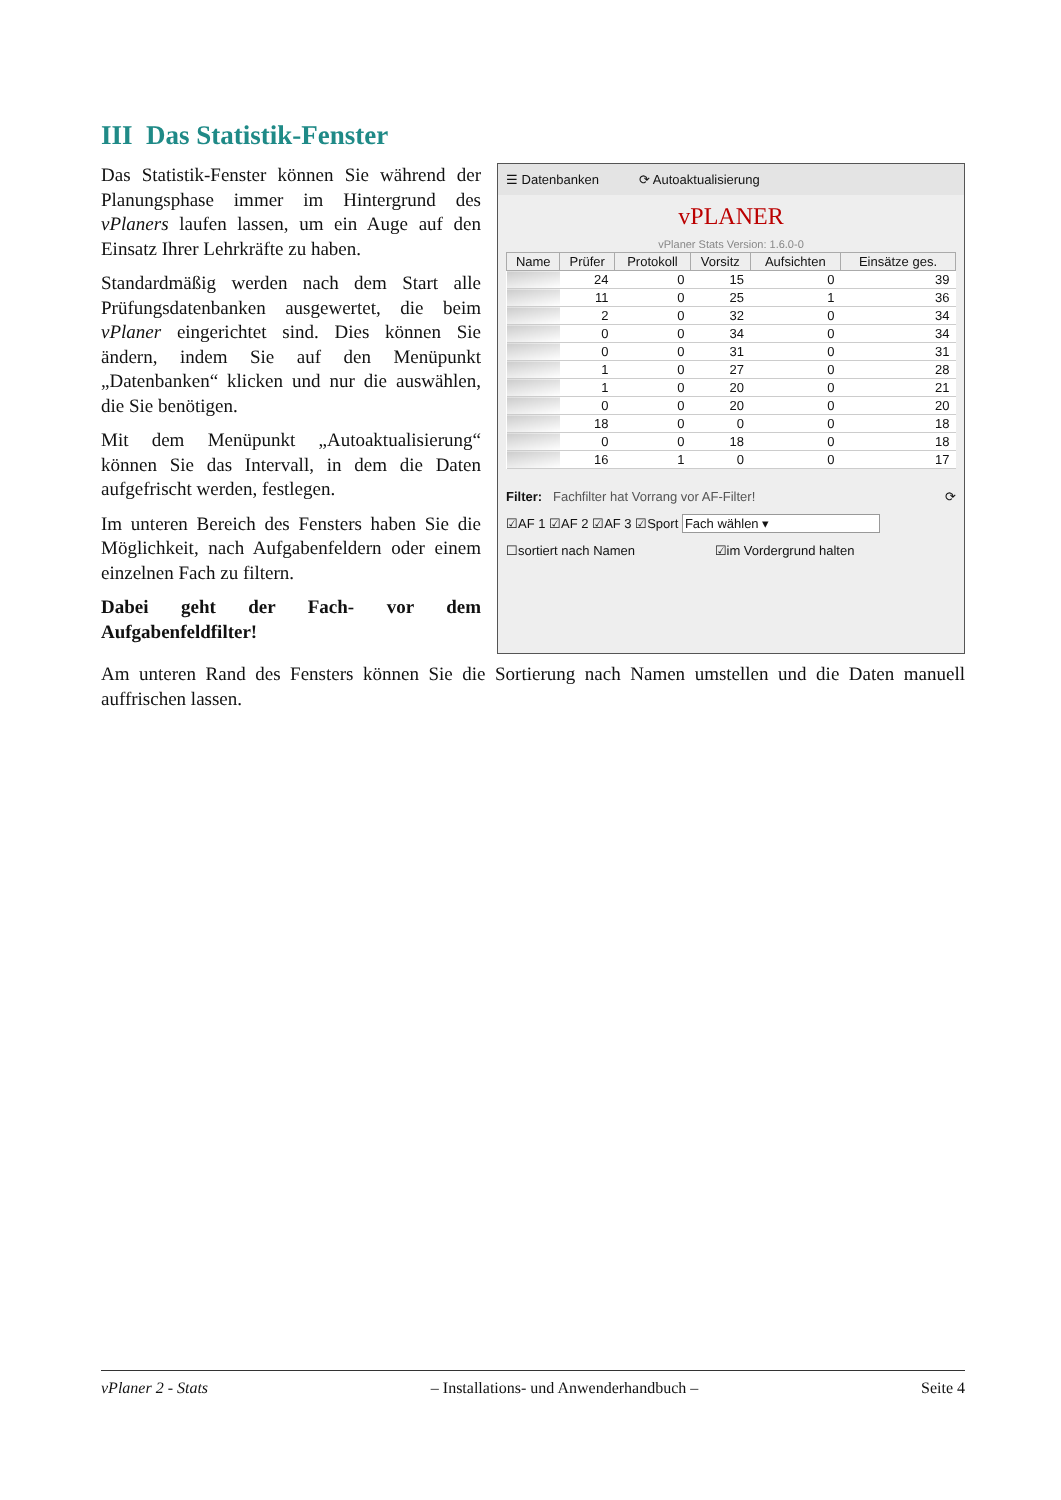III Das Statistik-Fenster
Das Statistik-Fenster können Sie während der Planungsphase immer im Hintergrund des vPlaners laufen lassen, um ein Auge auf den Einsatz Ihrer Lehrkräfte zu haben.
Standardmäßig werden nach dem Start alle Prüfungsdatenbanken ausgewertet, die beim vPlaner eingerichtet sind. Dies können Sie ändern, indem Sie auf den Menüpunkt „Datenbanken“ klicken und nur die auswählen, die Sie benötigen.
Mit dem Menüpunkt „Autoaktualisierung“ können Sie das Intervall, in dem die Daten aufgefrischt werden, festlegen.
Im unteren Bereich des Fensters haben Sie die Möglichkeit, nach Aufgabenfeldern oder einem einzelnen Fach zu filtern.
Dabei geht der Fach- vor dem Aufgabenfeldfilter!
☰ Datenbanken ⟳ Autoaktualisierung
vPLANER
vPlaner Stats Version: 1.6.0-0
| Name | Prüfer | Protokoll | Vorsitz | Aufsichten | Einsätze ges. |
| --- | --- | --- | --- | --- | --- |
| | 24 | 0 | 15 | 0 | 39 |
| | 11 | 0 | 25 | 1 | 36 |
| | 2 | 0 | 32 | 0 | 34 |
| | 0 | 0 | 34 | 0 | 34 |
| | 0 | 0 | 31 | 0 | 31 |
| | 1 | 0 | 27 | 0 | 28 |
| | 1 | 0 | 20 | 0 | 21 |
| | 0 | 0 | 20 | 0 | 20 |
| | 18 | 0 | 0 | 0 | 18 |
| | 0 | 0 | 18 | 0 | 18 |
| | 16 | 1 | 0 | 0 | 17 |
Filter: Fachfilter hat Vorrang vor AF-Filter! ⟳
☑AF 1 ☑AF 2 ☑AF 3 ☑Sport Fach wählen ▾
☐sortiert nach Namen ☑im Vordergrund halten
Am unteren Rand des Fensters können Sie die Sortierung nach Namen umstellen und die Daten manuell auffrischen lassen.
vPlaner 2 - Stats – Installations- und Anwenderhandbuch – Seite 4